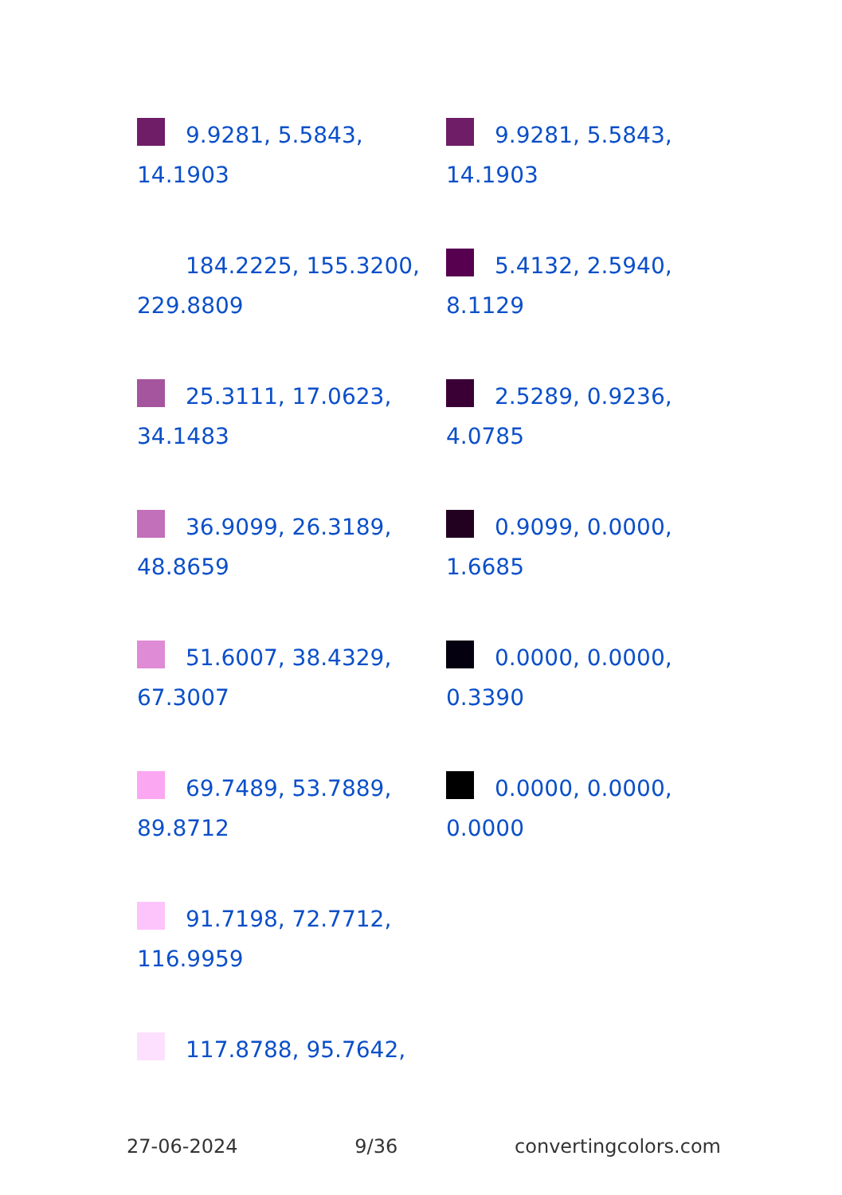9.9281, 5.5843, 14.1903
9.9281, 5.5843, 14.1903
184.2225, 155.3200, 229.8809
5.4132, 2.5940, 8.1129
25.3111, 17.0623, 34.1483
2.5289, 0.9236, 4.0785
36.9099, 26.3189, 48.8659
0.9099, 0.0000, 1.6685
51.6007, 38.4329, 67.3007
0.0000, 0.0000, 0.3390
69.7489, 53.7889, 89.8712
0.0000, 0.0000, 0.0000
91.7198, 72.7712, 116.9959
117.8788, 95.7642,
27-06-2024 9/36 convertingcolors.com